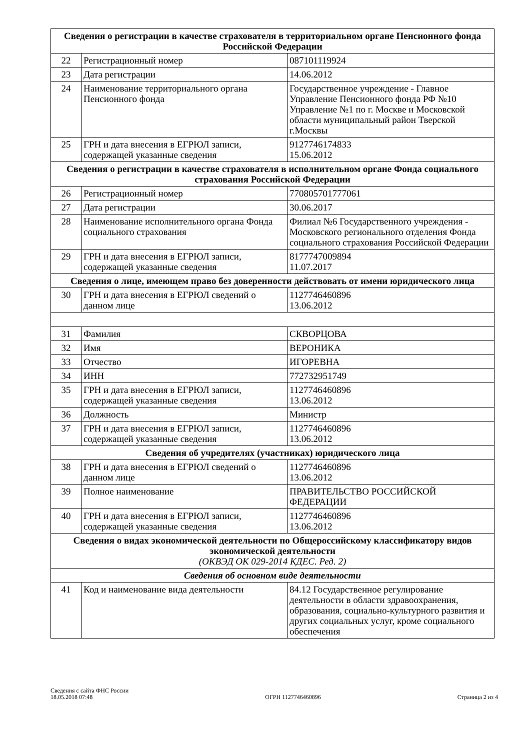| Сведения о регистрации в качестве страхователя в территориальном органе Пенсионного фонда Российской Федерации | | |
| 22 | Регистрационный номер | 087101119924 |
| 23 | Дата регистрации | 14.06.2012 |
| 24 | Наименование территориального органа Пенсионного фонда | Государственное учреждение - Главное Управление Пенсионного фонда РФ №10 Управление №1 по г. Москве и Московской области муниципальный район Тверской г.Москвы |
| 25 | ГРН и дата внесения в ЕГРЮЛ записи, содержащей указанные сведения | 9127746174833 15.06.2012 |
| Сведения о регистрации в качестве страхователя в исполнительном органе Фонда социального страхования Российской Федерации | | |
| 26 | Регистрационный номер | 770805701777061 |
| 27 | Дата регистрации | 30.06.2017 |
| 28 | Наименование исполнительного органа Фонда социального страхования | Филиал №6 Государственного учреждения - Московского регионального отделения Фонда социального страхования Российской Федерации |
| 29 | ГРН и дата внесения в ЕГРЮЛ записи, содержащей указанные сведения | 8177747009894 11.07.2017 |
| Сведения о лице, имеющем право без доверенности действовать от имени юридического лица | | |
| 30 | ГРН и дата внесения в ЕГРЮЛ сведений о данном лице | 1127746460896 13.06.2012 |
| 31 | Фамилия | СКВОРЦОВА |
| 32 | Имя | ВЕРОНИКА |
| 33 | Отчество | ИГОРЕВНА |
| 34 | ИНН | 772732951749 |
| 35 | ГРН и дата внесения в ЕГРЮЛ записи, содержащей указанные сведения | 1127746460896 13.06.2012 |
| 36 | Должность | Министр |
| 37 | ГРН и дата внесения в ЕГРЮЛ записи, содержащей указанные сведения | 1127746460896 13.06.2012 |
| Сведения об учредителях (участниках) юридического лица | | |
| 38 | ГРН и дата внесения в ЕГРЮЛ сведений о данном лице | 1127746460896 13.06.2012 |
| 39 | Полное наименование | ПРАВИТЕЛЬСТВО РОССИЙСКОЙ ФЕДЕРАЦИИ |
| 40 | ГРН и дата внесения в ЕГРЮЛ записи, содержащей указанные сведения | 1127746460896 13.06.2012 |
| Сведения о видах экономической деятельности по Общероссийскому классификатору видов экономической деятельности (ОКВЭД ОК 029-2014 КДЕС. Ред. 2) | | |
| Сведения об основном виде деятельности | | |
| 41 | Код и наименование вида деятельности | 84.12 Государственное регулирование деятельности в области здравоохранения, образования, социально-культурного развития и других социальных услуг, кроме социального обеспечения |
Сведения с сайта ФНС России
18.05.2018 07:48
ОГРН 1127746460896
Страница 2 из 4